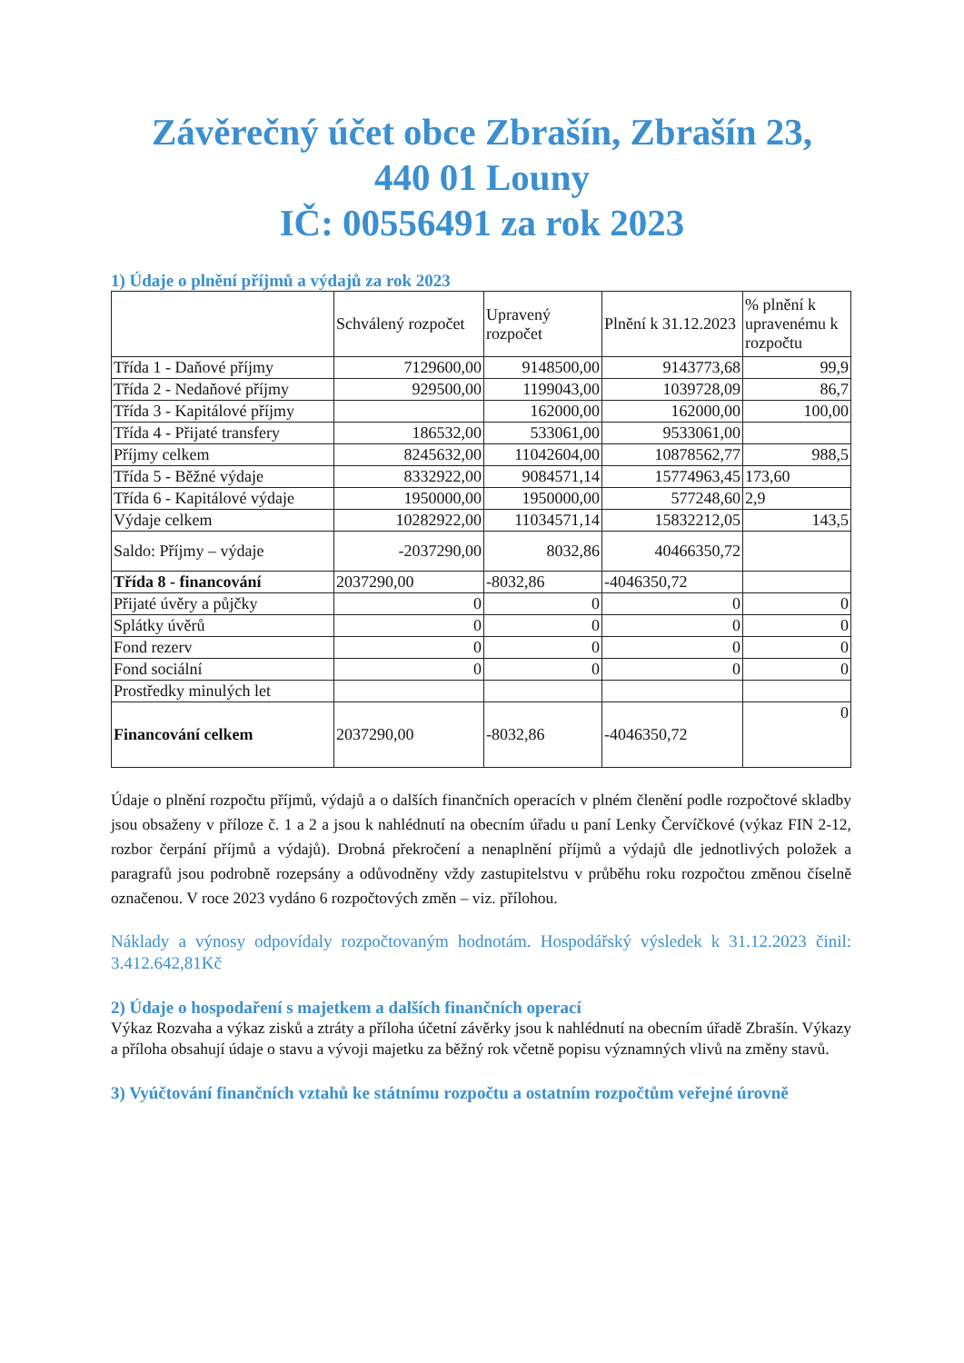Závěrečný účet obce Zbrašín, Zbrašín 23,
440 01 Louny
IČ: 00556491 za rok 2023
1) Údaje o plnění příjmů a výdajů za rok 2023
| | Schválený rozpočet | Upravený rozpočet | Plnění k 31.12.2023 | % plnění k upravenému k rozpočtu |
| --- | --- | --- | --- | --- |
| Třída 1 - Daňové příjmy | 7129600,00 | 9148500,00 | 9143773,68 | 99,9 |
| Třída 2 - Nedaňové příjmy | 929500,00 | 1199043,00 | 1039728,09 | 86,7 |
| Třída 3 - Kapitálové příjmy | | 162000,00 | 162000,00 | 100,00 |
| Třída 4 - Přijaté transfery | 186532,00 | 533061,00 | 9533061,00 | |
| Příjmy celkem | 8245632,00 | 11042604,00 | 10878562,77 | 988,5 |
| Třída 5 - Běžné výdaje | 8332922,00 | 9084571,14 | 15774963,45 | 173,60 |
| Třída 6 - Kapitálové výdaje | 1950000,00 | 1950000,00 | 577248,60 | 2,9 |
| Výdaje celkem | 10282922,00 | 11034571,14 | 15832212,05 | 143,5 |
| Saldo: Příjmy – výdaje | -2037290,00 | 8032,86 | 40466350,72 | |
| Třída 8 - financování | 2037290,00 | -8032,86 | -4046350,72 | |
| Přijaté úvěry a půjčky | 0 | 0 | 0 | 0 |
| Splátky úvěrů | 0 | 0 | 0 | 0 |
| Fond rezerv | 0 | 0 | 0 | 0 |
| Fond sociální | 0 | 0 | 0 | 0 |
| Prostředky minulých let | | | | |
| Financování celkem | 2037290,00 | -8032,86 | -4046350,72 | 0 |
Údaje o plnění rozpočtu příjmů, výdajů a o dalších finančních operacích v plném členění podle rozpočtové skladby jsou obsaženy v příloze č. 1 a 2 a jsou k nahlédnutí na obecním úřadu u paní Lenky Červíčkové (výkaz FIN 2-12, rozbor čerpání příjmů a výdajů). Drobná překročení a nenaplnění příjmů a výdajů dle jednotlivých položek a paragrafů jsou podrobně rozepsány a odůvodněny vždy zastupitelstvu v průběhu roku rozpočtou změnou číselně označenou. V roce 2023 vydáno 6 rozpočtových změn – viz. přílohou.
Náklady a výnosy odpovídaly rozpočtovaným hodnotám. Hospodářský výsledek k 31.12.2023 činil: 3.412.642,81Kč
2) Údaje o hospodaření s majetkem a dalších finančních operací
Výkaz Rozvaha a výkaz zisků a ztráty a příloha účetní závěrky jsou k nahlédnutí na obecním úřadě Zbrašín. Výkazy a příloha obsahují údaje o stavu a vývoji majetku za běžný rok včetně popisu významných vlivů na změny stavů.
3) Vyúčtování finančních vztahů ke státnímu rozpočtu a ostatním rozpočtům veřejné úrovně